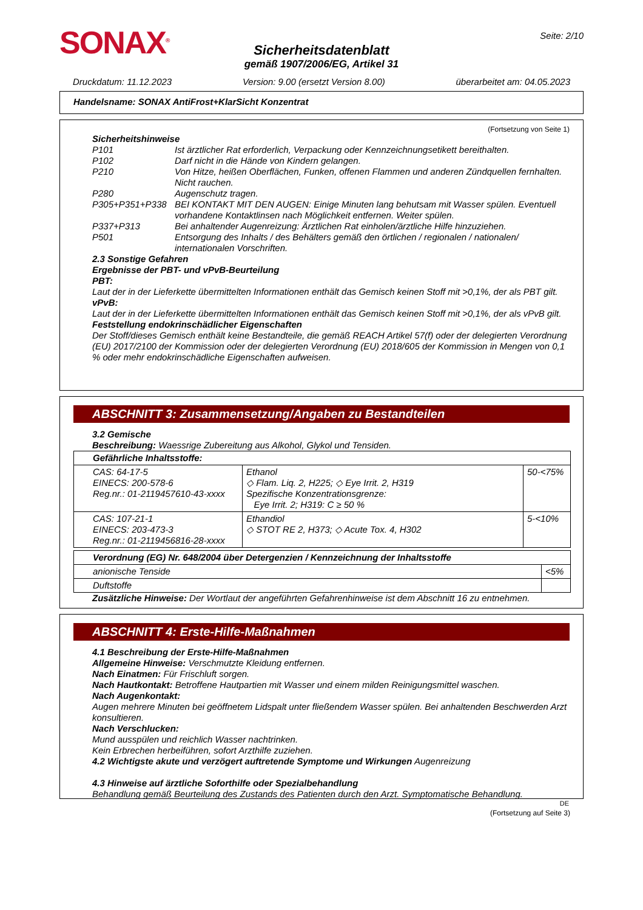SONAX<sup>®</sup>
Seite: 2/10
Sicherheitsdatenblatt
gemäß 1907/2006/EG, Artikel 31
Druckdatum: 11.12.2023 Version: 9.00 (ersetzt Version 8.00) überarbeitet am: 04.05.2023
Handelsname: SONAX AntiFrost+KlarSicht Konzentrat
(Fortsetzung von Seite 1)
Sicherheitshinweise
| P101 | Ist ärztlicher Rat erforderlich, Verpackung oder Kennzeichnungsetikett bereithalten. |
| P102 | Darf nicht in die Hände von Kindern gelangen. |
| P210 | Von Hitze, heißen Oberflächen, Funken, offenen Flammen und anderen Zündquellen fernhalten. Nicht rauchen. |
| P280 | Augenschutz tragen. |
| P305+P351+P338 | BEI KONTAKT MIT DEN AUGEN: Einige Minuten lang behutsam mit Wasser spülen. Eventuell vorhandene Kontaktlinsen nach Möglichkeit entfernen. Weiter spülen. |
| P337+P313 | Bei anhaltender Augenreizung: Ärztlichen Rat einholen/ärztliche Hilfe hinzuziehen. |
| P501 | Entsorgung des Inhalts / des Behälters gemäß den örtlichen / regionalen / nationalen/ internationalen Vorschriften. |
2.3 Sonstige Gefahren
Ergebnisse der PBT- und vPvB-Beurteilung
PBT:
Laut der in der Lieferkette übermittelten Informationen enthält das Gemisch keinen Stoff mit >0,1%, der als PBT gilt.
vPvB:
Laut der in der Lieferkette übermittelten Informationen enthält das Gemisch keinen Stoff mit >0,1%, der als vPvB gilt.
Feststellung endokrinschädlicher Eigenschaften
Der Stoff/dieses Gemisch enthält keine Bestandteile, die gemäß REACH Artikel 57(f) oder der delegierten Verordnung (EU) 2017/2100 der Kommission oder der delegierten Verordnung (EU) 2018/605 der Kommission in Mengen von 0,1 % oder mehr endokrinschädliche Eigenschaften aufweisen.
ABSCHNITT 3: Zusammensetzung/Angaben zu Bestandteilen
3.2 Gemische
Beschreibung: Waessrige Zubereitung aus Alkohol, Glykol und Tensiden.
| Gefährliche Inhaltsstoffe: | | |
| CAS: 64-17-5 EINECS: 200-578-6 Reg.nr.: 01-2119457610-43-xxxx | Ethanol ◇ Flam. Liq. 2, H225; ◇ Eye Irrit. 2, H319 Spezifische Konzentrationsgrenze: Eye Irrit. 2; H319: C ≥ 50 % | 50-<75% |
| CAS: 107-21-1 EINECS: 203-473-3 Reg.nr.: 01-2119456816-28-xxxx | Ethandiol ◇ STOT RE 2, H373; ◇ Acute Tox. 4, H302 | 5-<10% |
| Verordnung (EG) Nr. 648/2004 über Detergenzien / Kennzeichnung der Inhaltsstoffe | |
| anionische Tenside | <5% |
| Duftstoffe | |
Zusätzliche Hinweise: Der Wortlaut der angeführten Gefahrenhinweise ist dem Abschnitt 16 zu entnehmen.
ABSCHNITT 4: Erste-Hilfe-Maßnahmen
4.1 Beschreibung der Erste-Hilfe-Maßnahmen
Allgemeine Hinweise: Verschmutzte Kleidung entfernen.
Nach Einatmen: Für Frischluft sorgen.
Nach Hautkontakt: Betroffene Hautpartien mit Wasser und einem milden Reinigungsmittel waschen.
Nach Augenkontakt:
Augen mehrere Minuten bei geöffnetem Lidspalt unter fließendem Wasser spülen. Bei anhaltenden Beschwerden Arzt konsultieren.
Nach Verschlucken:
Mund ausspülen und reichlich Wasser nachtrinken.
Kein Erbrechen herbeiführen, sofort Arzthilfe zuziehen.
4.2 Wichtigste akute und verzögert auftretende Symptome und Wirkungen Augenreizung
4.3 Hinweise auf ärztliche Soforthilfe oder Spezialbehandlung
Behandlung gemäß Beurteilung des Zustands des Patienten durch den Arzt. Symptomatische Behandlung.
DE
(Fortsetzung auf Seite 3)